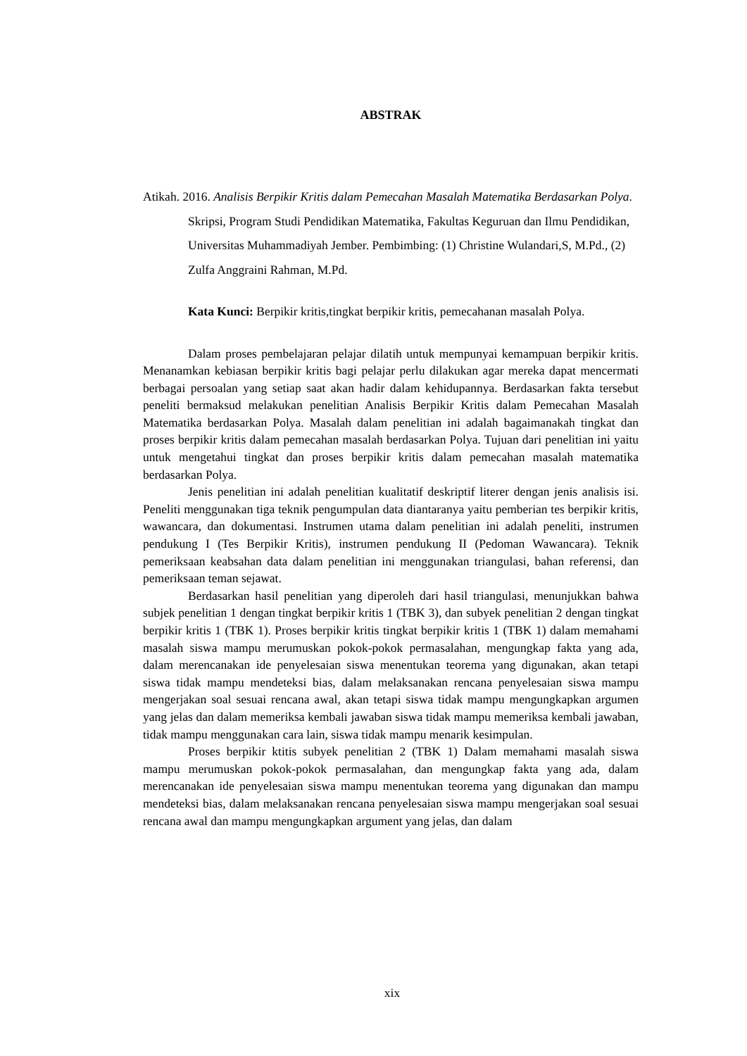ABSTRAK
Atikah. 2016. Analisis Berpikir Kritis dalam Pemecahan Masalah Matematika Berdasarkan Polya. Skripsi, Program Studi Pendidikan Matematika, Fakultas Keguruan dan Ilmu Pendidikan, Universitas Muhammadiyah Jember. Pembimbing: (1) Christine Wulandari,S, M.Pd., (2) Zulfa Anggraini Rahman, M.Pd.
Kata Kunci: Berpikir kritis,tingkat berpikir kritis, pemecahanan masalah Polya.
Dalam proses pembelajaran pelajar dilatih untuk mempunyai kemampuan berpikir kritis. Menanamkan kebiasan berpikir kritis bagi pelajar perlu dilakukan agar mereka dapat mencermati berbagai persoalan yang setiap saat akan hadir dalam kehidupannya. Berdasarkan fakta tersebut peneliti bermaksud melakukan penelitian Analisis Berpikir Kritis dalam Pemecahan Masalah Matematika berdasarkan Polya. Masalah dalam penelitian ini adalah bagaimanakah tingkat dan proses berpikir kritis dalam pemecahan masalah berdasarkan Polya. Tujuan dari penelitian ini yaitu untuk mengetahui tingkat dan proses berpikir kritis dalam pemecahan masalah matematika berdasarkan Polya.
Jenis penelitian ini adalah penelitian kualitatif deskriptif literer dengan jenis analisis isi. Peneliti menggunakan tiga teknik pengumpulan data diantaranya yaitu pemberian tes berpikir kritis, wawancara, dan dokumentasi. Instrumen utama dalam penelitian ini adalah peneliti, instrumen pendukung I (Tes Berpikir Kritis), instrumen pendukung II (Pedoman Wawancara). Teknik pemeriksaan keabsahan data dalam penelitian ini menggunakan triangulasi, bahan referensi, dan pemeriksaan teman sejawat.
Berdasarkan hasil penelitian yang diperoleh dari hasil triangulasi, menunjukkan bahwa subjek penelitian 1 dengan tingkat berpikir kritis 1 (TBK 3), dan subyek penelitian 2 dengan tingkat berpikir kritis 1 (TBK 1). Proses berpikir kritis tingkat berpikir kritis 1 (TBK 1) dalam memahami masalah siswa mampu merumuskan pokok-pokok permasalahan, mengungkap fakta yang ada, dalam merencanakan ide penyelesaian siswa menentukan teorema yang digunakan, akan tetapi siswa tidak mampu mendeteksi bias, dalam melaksanakan rencana penyelesaian siswa mampu mengerjakan soal sesuai rencana awal, akan tetapi siswa tidak mampu mengungkapkan argumen yang jelas dan dalam memeriksa kembali jawaban siswa tidak mampu memeriksa kembali jawaban, tidak mampu menggunakan cara lain, siswa tidak mampu menarik kesimpulan.
Proses berpikir ktitis subyek penelitian 2 (TBK 1) Dalam memahami masalah siswa mampu merumuskan pokok-pokok permasalahan, dan mengungkap fakta yang ada, dalam merencanakan ide penyelesaian siswa mampu menentukan teorema yang digunakan dan mampu mendeteksi bias, dalam melaksanakan rencana penyelesaian siswa mampu mengerjakan soal sesuai rencana awal dan mampu mengungkapkan argument yang jelas, dan dalam
xix